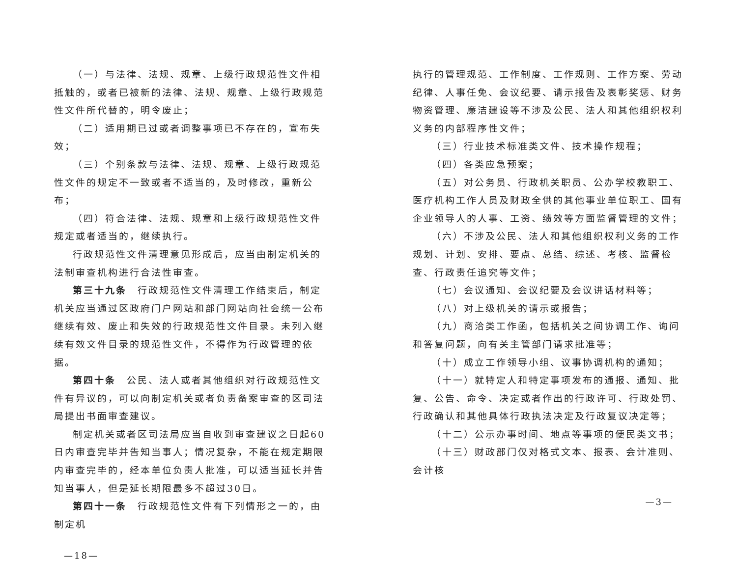（一）与法律、法规、规章、上级行政规范性文件相抵触的，或者已被新的法律、法规、规章、上级行政规范性文件所代替的，明令废止；
（二）适用期已过或者调整事项已不存在的，宣布失效；
（三）个别条款与法律、法规、规章、上级行政规范性文件的规定不一致或者不适当的，及时修改，重新公布；
（四）符合法律、法规、规章和上级行政规范性文件规定或者适当的，继续执行。
行政规范性文件清理意见形成后，应当由制定机关的法制审查机构进行合法性审查。
第三十九条　行政规范性文件清理工作结束后，制定机关应当通过区政府门户网站和部门网站向社会统一公布继续有效、废止和失效的行政规范性文件目录。未列入继续有效文件目录的规范性文件，不得作为行政管理的依据。
第四十条　公民、法人或者其他组织对行政规范性文件有异议的，可以向制定机关或者负责备案审查的区司法局提出书面审查建议。
制定机关或者区司法局应当自收到审查建议之日起60日内审查完毕并告知当事人；情况复杂，不能在规定期限内审查完毕的，经本单位负责人批准，可以适当延长并告知当事人，但是延长期限最多不超过30日。
第四十一条　行政规范性文件有下列情形之一的，由制定机
—18—
执行的管理规范、工作制度、工作规则、工作方案、劳动纪律、人事任免、会议纪要、请示报告及表彰奖惩、财务物资管理、廉洁建设等不涉及公民、法人和其他组织权利义务的内部程序性文件；
（三）行业技术标准类文件、技术操作规程；
（四）各类应急预案；
（五）对公务员、行政机关职员、公办学校教职工、医疗机构工作人员及财政全供的其他事业单位职工、国有企业领导人的人事、工资、绩效等方面监督管理的文件；
（六）不涉及公民、法人和其他组织权利义务的工作规划、计划、安排、要点、总结、综述、考核、监督检查、行政责任追究等文件；
（七）会议通知、会议纪要及会议讲话材料等；
（八）对上级机关的请示或报告；
（九）商洽类工作函，包括机关之间协调工作、询问和答复问题，向有关主管部门请求批准等；
（十）成立工作领导小组、议事协调机构的通知；
（十一）就特定人和特定事项发布的通报、通知、批复、公告、命令、决定或者作出的行政许可、行政处罚、行政确认和其他具体行政执法决定及行政复议决定等；
（十二）公示办事时间、地点等事项的便民类文书；
（十三）财政部门仅对格式文本、报表、会计准则、会计核
—3—